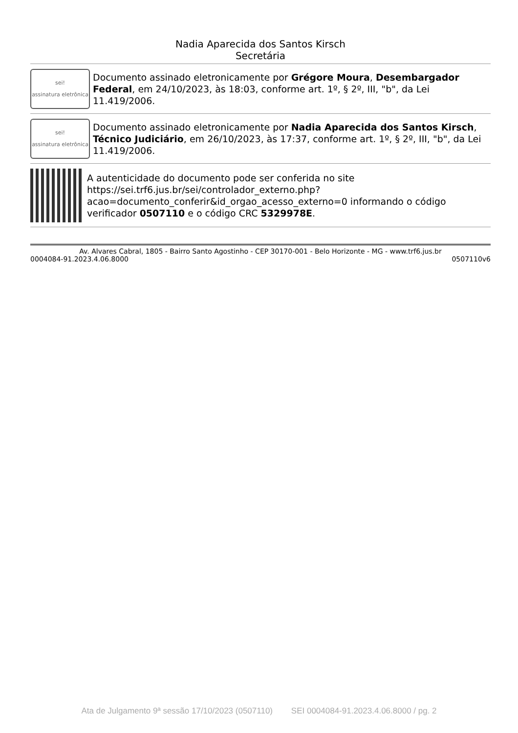Nadia Aparecida dos Santos Kirsch
Secretária
sei!
assinatura eletrônica
Documento assinado eletronicamente por Grégore Moura, Desembargador Federal, em 24/10/2023, às 18:03, conforme art. 1º, § 2º, III, "b", da Lei 11.419/2006.
sei!
assinatura eletrônica
Documento assinado eletronicamente por Nadia Aparecida dos Santos Kirsch, Técnico Judiciário, em 26/10/2023, às 17:37, conforme art. 1º, § 2º, III, "b", da Lei 11.419/2006.
A autenticidade do documento pode ser conferida no site https://sei.trf6.jus.br/sei/controlador_externo.php?acao=documento_conferir&id_orgao_acesso_externo=0 informando o código verificador 0507110 e o código CRC 5329978E.
Av. Alvares Cabral, 1805 - Bairro Santo Agostinho - CEP 30170-001 - Belo Horizonte - MG - www.trf6.jus.br
0004084-91.2023.4.06.8000 0507110v6
Ata de Julgamento 9ª sessão 17/10/2023 (0507110) SEI 0004084-91.2023.4.06.8000 / pg. 2